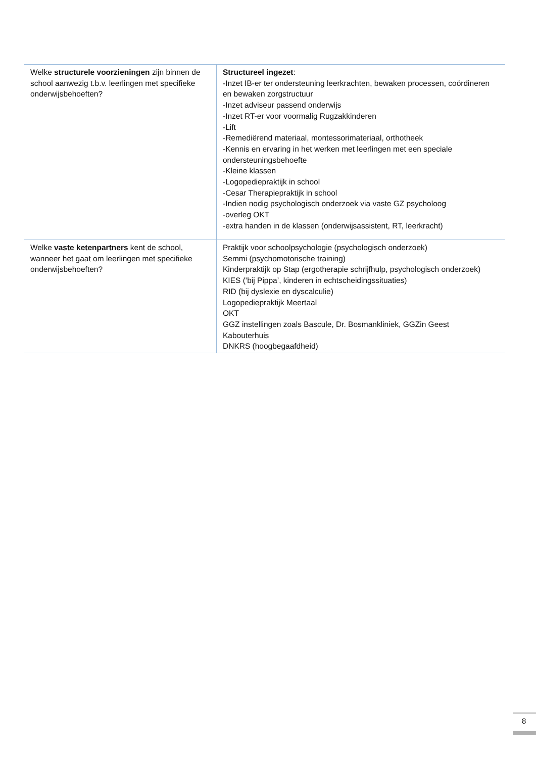| Welke structurele voorzieningen zijn binnen de school aanwezig t.b.v. leerlingen met specifieke onderwijsbehoeften? | Structureel ingezet : -Inzet IB-er ter ondersteuning leerkrachten, bewaken processen, coördineren en bewaken zorgstructuur -Inzet adviseur passend onderwijs -Inzet RT-er voor voormalig Rugzakkinderen -Lift -Remediërend materiaal, montessorimateriaal, orthotheek -Kennis en ervaring in het werken met leerlingen met een speciale ondersteuningsbehoefte -Kleine klassen -Logopediepraktijk in school -Cesar Therapiepraktijk in school -Indien nodig psychologisch onderzoek via vaste GZ psycholoog -overleg OKT -extra handen in de klassen (onderwijsassistent, RT, leerkracht) |
| Welke vaste ketenpartners kent de school, wanneer het gaat om leerlingen met specifieke onderwijsbehoeften? | Praktijk voor schoolpsychologie (psychologisch onderzoek) Semmi (psychomotorische training) Kinderpraktijk op Stap (ergotherapie schrijfhulp, psychologisch onderzoek) KIES (‘bij Pippa’, kinderen in echtscheidingssituaties) RID (bij dyslexie en dyscalculie) Logopediepraktijk Meertaal OKT GGZ instellingen zoals Bascule, Dr. Bosmankliniek, GGZin Geest Kabouterhuis DNKRS (hoogbegaafdheid) |
8